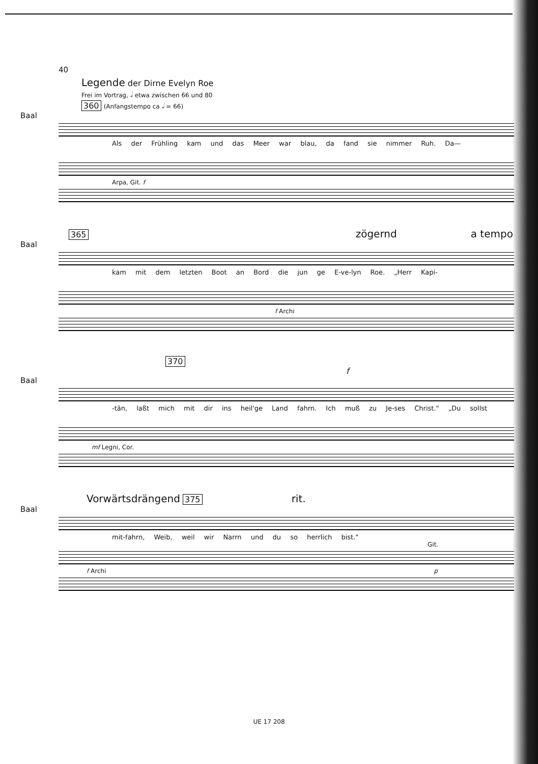40
Legende der Dirne Evelyn Roe
Frei im Vortrag, 𝅗𝅥 etwa zwischen 66 und 80
360 (Anfangstempo ca 𝅗𝅥 = 66)
Baal
Als der Frühling kam und das Meer war blau, da fand sie nimmer Ruh. Da—
Arpa, Git. f
365 zögernd a tempo
Baal
kam mit dem letzten Boot an Bord die jun ge E-ve-lyn Roe. „Herr Kapi-
f Archi
370 f
Baal
-tän, laßt mich mit dir ins heil'ge Land fahrn. Ich muß zu Je-ses Christ." „Du sollst
mf Legni, Cor.
Vorwärtsdrängend 375 rit.
Baal
mit-fahrn, Weib, weil wir Narrn und du so herrlich bist."
Git.
f Archi p
UE 17 208